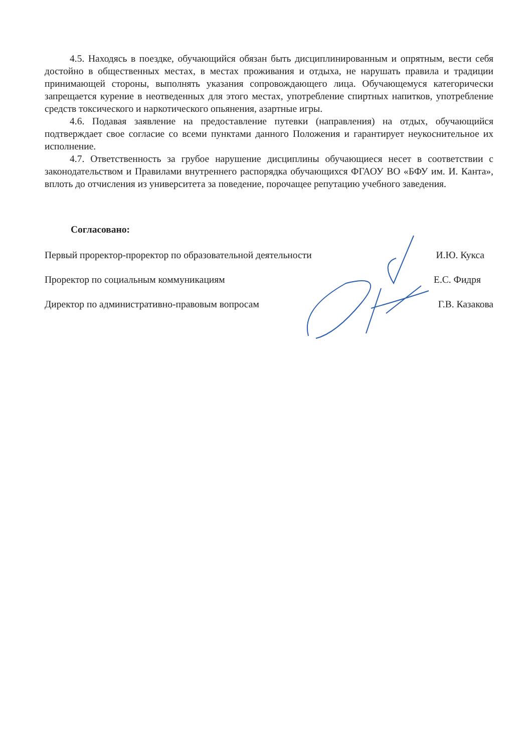4.5. Находясь в поездке, обучающийся обязан быть дисциплинированным и опрятным, вести себя достойно в общественных местах, в местах проживания и отдыха, не нарушать правила и традиции принимающей стороны, выполнять указания сопровождающего лица. Обучающемуся категорически запрещается курение в неотведенных для этого местах, употребление спиртных напитков, употребление средств токсического и наркотического опьянения, азартные игры.
4.6. Подавая заявление на предоставление путевки (направления) на отдых, обучающийся подтверждает свое согласие со всеми пунктами данного Положения и гарантирует неукоснительное их исполнение.
4.7. Ответственность за грубое нарушение дисциплины обучающиеся несет в соответствии с законодательством и Правилами внутреннего распорядка обучающихся ФГАОУ ВО «БФУ им. И. Канта», вплоть до отчисления из университета за поведение, порочащее репутацию учебного заведения.
Согласовано:
Первый проректор-проректор по образовательной деятельности И.Ю. Кукса
Проректор по социальным коммуникациям Е.С. Фидря
Директор по административно-правовым вопросам Г.В. Казакова